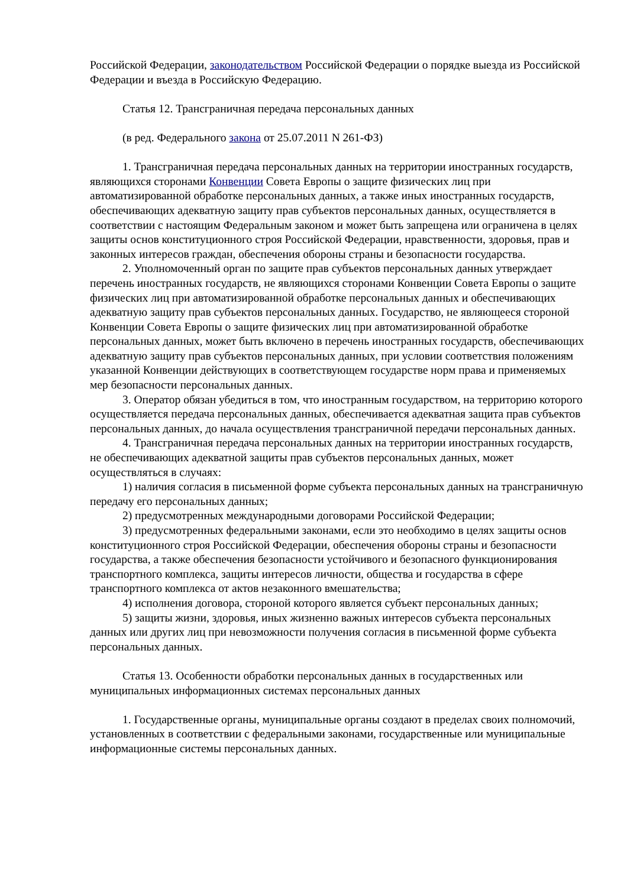Российской Федерации, законодательством Российской Федерации о порядке выезда из Российской Федерации и въезда в Российскую Федерацию.
Статья 12. Трансграничная передача персональных данных
(в ред. Федерального закона от 25.07.2011 N 261-ФЗ)
1. Трансграничная передача персональных данных на территории иностранных государств, являющихся сторонами Конвенции Совета Европы о защите физических лиц при автоматизированной обработке персональных данных, а также иных иностранных государств, обеспечивающих адекватную защиту прав субъектов персональных данных, осуществляется в соответствии с настоящим Федеральным законом и может быть запрещена или ограничена в целях защиты основ конституционного строя Российской Федерации, нравственности, здоровья, прав и законных интересов граждан, обеспечения обороны страны и безопасности государства.
2. Уполномоченный орган по защите прав субъектов персональных данных утверждает перечень иностранных государств, не являющихся сторонами Конвенции Совета Европы о защите физических лиц при автоматизированной обработке персональных данных и обеспечивающих адекватную защиту прав субъектов персональных данных. Государство, не являющееся стороной Конвенции Совета Европы о защите физических лиц при автоматизированной обработке персональных данных, может быть включено в перечень иностранных государств, обеспечивающих адекватную защиту прав субъектов персональных данных, при условии соответствия положениям указанной Конвенции действующих в соответствующем государстве норм права и применяемых мер безопасности персональных данных.
3. Оператор обязан убедиться в том, что иностранным государством, на территорию которого осуществляется передача персональных данных, обеспечивается адекватная защита прав субъектов персональных данных, до начала осуществления трансграничной передачи персональных данных.
4. Трансграничная передача персональных данных на территории иностранных государств, не обеспечивающих адекватной защиты прав субъектов персональных данных, может осуществляться в случаях:
1) наличия согласия в письменной форме субъекта персональных данных на трансграничную передачу его персональных данных;
2) предусмотренных международными договорами Российской Федерации;
3) предусмотренных федеральными законами, если это необходимо в целях защиты основ конституционного строя Российской Федерации, обеспечения обороны страны и безопасности государства, а также обеспечения безопасности устойчивого и безопасного функционирования транспортного комплекса, защиты интересов личности, общества и государства в сфере транспортного комплекса от актов незаконного вмешательства;
4) исполнения договора, стороной которого является субъект персональных данных;
5) защиты жизни, здоровья, иных жизненно важных интересов субъекта персональных данных или других лиц при невозможности получения согласия в письменной форме субъекта персональных данных.
Статья 13. Особенности обработки персональных данных в государственных или муниципальных информационных системах персональных данных
1. Государственные органы, муниципальные органы создают в пределах своих полномочий, установленных в соответствии с федеральными законами, государственные или муниципальные информационные системы персональных данных.